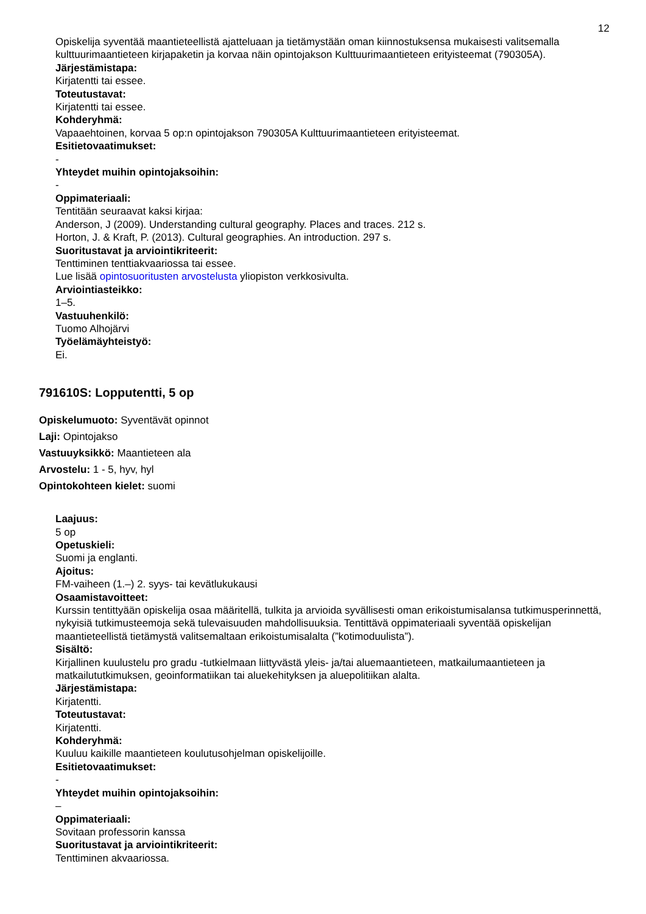12
Opiskelija syventää maantieteellistä ajatteluaan ja tietämystään oman kiinnostuksensa mukaisesti valitsemalla kulttuurimaantieteen kirjapaketin ja korvaa näin opintojakson Kulttuurimaantieteen erityisteemat (790305A).
Järjestämistapa:
Kirjatentti tai essee.
Toteutustavat:
Kirjatentti tai essee.
Kohderyhmä:
Vapaaehtoinen, korvaa 5 op:n opintojakson 790305A Kulttuurimaantieteen erityisteemat.
Esitietovaatimukset:
-
Yhteydet muihin opintojaksoihin:
-
Oppimateriaali:
Tentitään seuraavat kaksi kirjaa:
Anderson, J (2009). Understanding cultural geography. Places and traces. 212 s.
Horton, J. & Kraft, P. (2013). Cultural geographies. An introduction. 297 s.
Suoritustavat ja arviointikriteerit:
Tenttiminen tenttiakvaariossa tai essee.
Lue lisää opintosuoritusten arvostelusta yliopiston verkkosivulta.
Arviointiasteikko:
1–5.
Vastuuhenkilö:
Tuomo Alhojärvi
Työelämäyhteistyö:
Ei.
791610S: Lopputentti, 5 op
Opiskelumuoto: Syventävät opinnot
Laji: Opintojakso
Vastuuyksikkö: Maantieteen ala
Arvostelu: 1 - 5, hyv, hyl
Opintokohteen kielet: suomi
Laajuus:
5 op
Opetuskieli:
Suomi ja englanti.
Ajoitus:
FM-vaiheen (1.–) 2. syys- tai kevätlukukausi
Osaamistavoitteet:
Kurssin tentittyään opiskelija osaa määritellä, tulkita ja arvioida syvällisesti oman erikoistumisalansa tutkimusperinnettä, nykyisiä tutkimusteemoja sekä tulevaisuuden mahdollisuuksia. Tentittävä oppimateriaali syventää opiskelijan maantieteellistä tietämystä valitsemaltaan erikoistumisalalta (”kotimoduulista”).
Sisältö:
Kirjallinen kuulustelu pro gradu -tutkielmaan liittyvästä yleis- ja/tai aluemaantieteen, matkailumaantieteen ja matkailututkimuksen, geoinformatiikan tai aluekehityksen ja aluepolitiikan alalta.
Järjestämistapa:
Kirjatentti.
Toteutustavat:
Kirjatentti.
Kohderyhmä:
Kuuluu kaikille maantieteen koulutusohjelman opiskelijoille.
Esitietovaatimukset:
-
Yhteydet muihin opintojaksoihin:
–
Oppimateriaali:
Sovitaan professorin kanssa
Suoritustavat ja arviointikriteerit:
Tenttiminen akvaariossa.